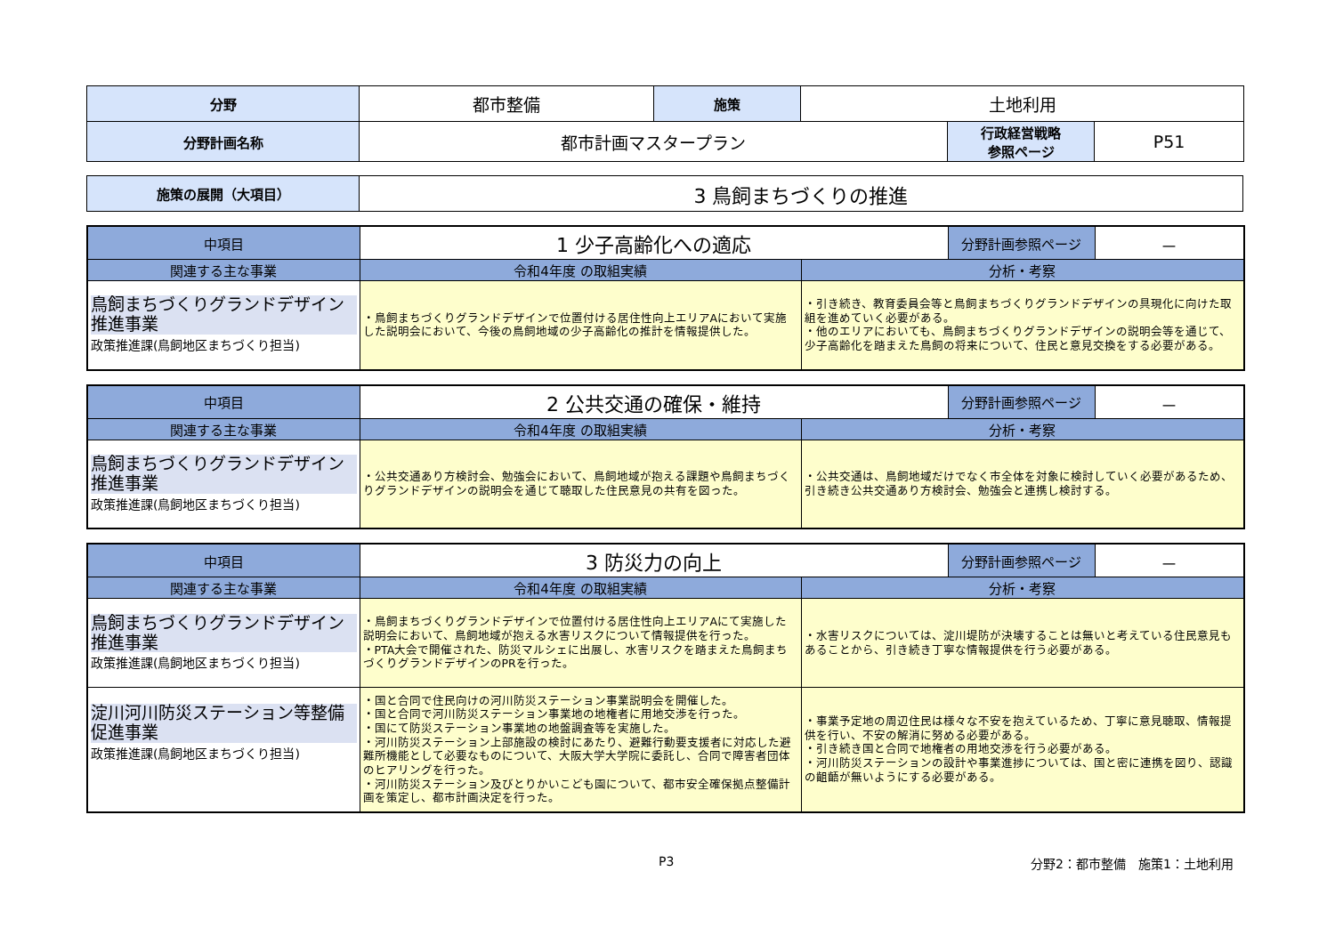| 分野 | 都市整備 | 施策 | 土地利用 | | |
| 分野計画名称 | 都市計画マスタープラン | | | 行政経営戦略 参照ページ | P51 |
| 施策の展開（大項目） | 3 鳥飼まちづくりの推進 |
| 中項目 | 1 少子高齢化への適応 | | 分野計画参照ページ | － |
| 関連する主な事業 | 令和4年度 の取組実績 | 分析・考察 | | |
| 鳥飼まちづくりグランドデザイン推進事業 政策推進課(鳥飼地区まちづくり担当) | ・鳥飼まちづくりグランドデザインで位置付ける居住性向上エリアAにおいて実施した説明会において、今後の鳥飼地域の少子高齢化の推計を情報提供した。 | ・引き続き、教育委員会等と鳥飼まちづくりグランドデザインの具現化に向けた取組を進めていく必要がある。 ・他のエリアにおいても、鳥飼まちづくりグランドデザインの説明会等を通じて、少子高齢化を踏まえた鳥飼の将来について、住民と意見交換をする必要がある。 | | |
| 中項目 | 2 公共交通の確保・維持 | | 分野計画参照ページ | － |
| 関連する主な事業 | 令和4年度 の取組実績 | 分析・考察 | | |
| 鳥飼まちづくりグランドデザイン推進事業 政策推進課(鳥飼地区まちづくり担当) | ・公共交通あり方検討会、勉強会において、鳥飼地域が抱える課題や鳥飼まちづくりグランドデザインの説明会を通じて聴取した住民意見の共有を図った。 | ・公共交通は、鳥飼地域だけでなく市全体を対象に検討していく必要があるため、引き続き公共交通あり方検討会、勉強会と連携し検討する。 | | |
| 中項目 | 3 防災力の向上 | | 分野計画参照ページ | － |
| 関連する主な事業 | 令和4年度 の取組実績 | 分析・考察 | | |
| 鳥飼まちづくりグランドデザイン推進事業 政策推進課(鳥飼地区まちづくり担当) | ・鳥飼まちづくりグランドデザインで位置付ける居住性向上エリアAにて実施した説明会において、鳥飼地域が抱える水害リスクについて情報提供を行った。 ・PTA大会で開催された、防災マルシェに出展し、水害リスクを踏まえた鳥飼まちづくりグランドデザインのPRを行った。 | ・水害リスクについては、淀川堤防が決壊することは無いと考えている住民意見もあることから、引き続き丁寧な情報提供を行う必要がある。 | | |
| 淀川河川防災ステーション等整備促進事業 政策推進課(鳥飼地区まちづくり担当) | ・国と合同で住民向けの河川防災ステーション事業説明会を開催した。 ・国と合同で河川防災ステーション事業地の地権者に用地交渉を行った。 ・国にて防災ステーション事業地の地盤調査等を実施した。 ・河川防災ステーション上部施設の検討にあたり、避難行動要支援者に対応した避難所機能として必要なものについて、大阪大学大学院に委託し、合同で障害者団体のヒアリングを行った。 ・河川防災ステーション及びとりかいこども園について、都市安全確保拠点整備計画を策定し、都市計画決定を行った。 | ・事業予定地の周辺住民は様々な不安を抱えているため、丁寧に意見聴取、情報提供を行い、不安の解消に努める必要がある。 ・引き続き国と合同で地権者の用地交渉を行う必要がある。 ・河川防災ステーションの設計や事業進捗については、国と密に連携を図り、認識の齟齬が無いようにする必要がある。 | | |
P3 分野2：都市整備　施策1：土地利用